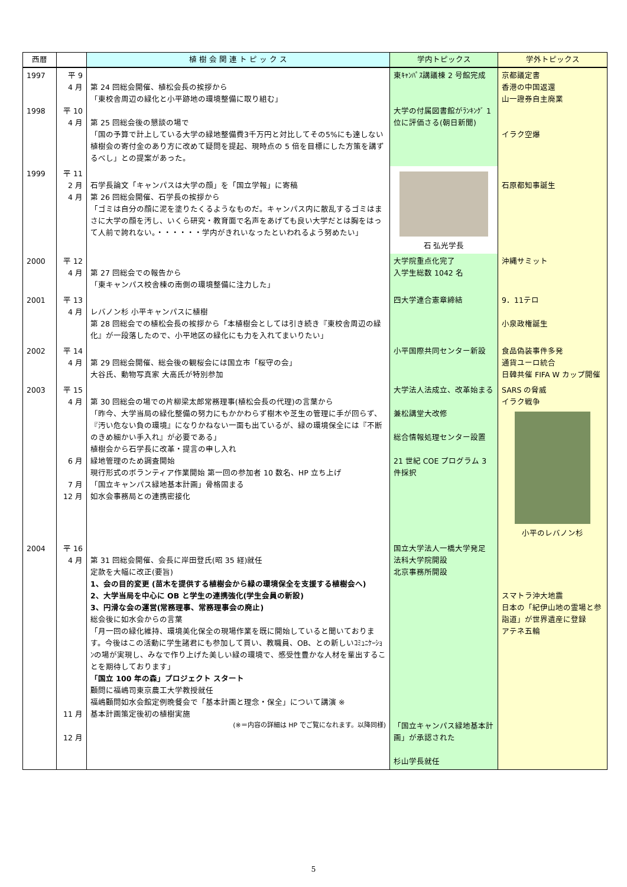| 西暦 | | 植 樹 会 関 連 ト ピ ッ ク ス | 学内トピックス | 学外トピックス |
| --- | --- | --- | --- | --- |
| 1997 1998 | 平 9 4 月 平 10 4 月 | 第 24 回総会開催、植松会長の挨拶から 「東校舎周辺の緑化と小平跡地の環境整備に取り組む」 第 25 回総会後の懇談の場で 「国の予算で計上している大学の緑地整備費3千万円と対比してその5%にも達しない植樹会の寄付金のあり方に改めて疑問を提起、現時点の 5 倍を目標にした方策を講ずるべし」との提案があった。 | 東ｷｬﾝﾊﾟｽ講議棟 2 号館完成 大学の付属図書館がﾗﾝｷﾝｸﾞ 1 位に評価さる(朝日新聞) | 京都議定書 香港の中国返還 山一證券自主廃業 イラク空爆 |
| 1999 | 平 11 2 月 4 月 | 石学長論文「キャンパスは大学の顔」を「国立学報」に寄稿 第 26 回総会開催、石学長の挨拶から 「ゴミは自分の顔に泥を塗りたくるようなものだ。キャンパス内に散乱するゴミはまさに大学の顔を汚し、いくら研究・教育面で名声をあげても良い大学だとは胸をはって人前で誇れない。・・・・・・学内がきれいなったといわれるよう努めたい」 | 石 弘光学長 | 石原都知事誕生 |
| 2000 | 平 12 4 月 | 第 27 回総会での報告から 「東キャンパス校舎棟の南側の環境整備に注力した」 | 大学院重点化完了 入学生総数 1042 名 | 沖縄サミット |
| 2001 | 平 13 4 月 | レバノン杉 小平キャンパスに植樹 第 28 回総会での植松会長の挨拶から「本植樹会としては引き続き『東校舎周辺の緑化』が一段落したので、小平地区の緑化にも力を入れてまいりたい」 | 四大学連合憲章締結 | 9．11テロ 小泉政権誕生 |
| 2002 | 平 14 4 月 | 第 29 回総会開催、総会後の観桜会には国立市「桜守の会」 大谷氏、動物写真家 大高氏が特別参加 | 小平国際共同センター新設 | 食品偽装事件多発 通貨ユーロ統合 日韓共催 FIFA W カップ開催 |
| 2003 | 平 15 4 月 6 月 7 月 12 月 | 第 30 回総会の場での片柳梁太郎常務理事(植松会長の代理)の言葉から 「昨今、大学当局の緑化整備の努力にもかかわらず樹木や芝生の管理に手が回らず、『汚い危ない負の環境』になりかねない一面も出ているが、緑の環境保全には『不断のきめ細かい手入れ』が必要である」 植樹会から石学長に改革・提言の申し入れ 緑地管理のため調査開始 現行形式のボランティア作業開始 第一回の参加者 10 数名、HP 立ち上げ 「国立キャンパス緑地基本計画」骨格固まる 如水会事務局との連携密接化 | 大学法人法成立、改革始まる 兼松講堂大改修 総合情報処理センター設置 21 世紀 COE プログラム 3 件採択 | SARS の脅威 イラク戦争 小平のレバノン杉 |
| 2004 | 平 16 4 月 11 月 12 月 | 第 31 回総会開催、会長に岸田登氏(昭 35 経)就任 定款を大幅に改正(要旨) 1、会の目的変更 (苗木を提供する植樹会から緑の環境保全を支援する植樹会へ) 2、大学当局を中心に OB と学生の連携強化(学生会員の新設) 3、円滑な会の運営(常務理事、常務理事会の廃止) 総会後に如水会からの言葉 「月一回の緑化維持、環境美化保全の現場作業を既に開始していると聞いております。今後はこの活動に学生諸君にも参加して貰い、教職員、OB、との新しいｺﾐｭﾆｹｰｼｮﾝの場が実現し、みなで作り上げた美しい緑の環境で、感受性豊かな人材を輩出することを期待しております」 「国立 100 年の森」プロジェクト スタート 顧問に福嶋司東京農工大学教授就任 福嶋顧問如水会館定例晩餐会で「基本計画と理念・保全」について講演 ※ 基本計画策定後初の植樹実施 (※＝内容の詳細は HP でご覧になれます。以降同様) | 国立大学法人一橋大学発足 法科大学院開設 北京事務所開設 「国立キャンパス緑地基本計画」が承認された 杉山学長就任 | スマトラ沖大地震 日本の「紀伊山地の霊場と参詣道」が世界遺産に登録 アテネ五輪 |
5